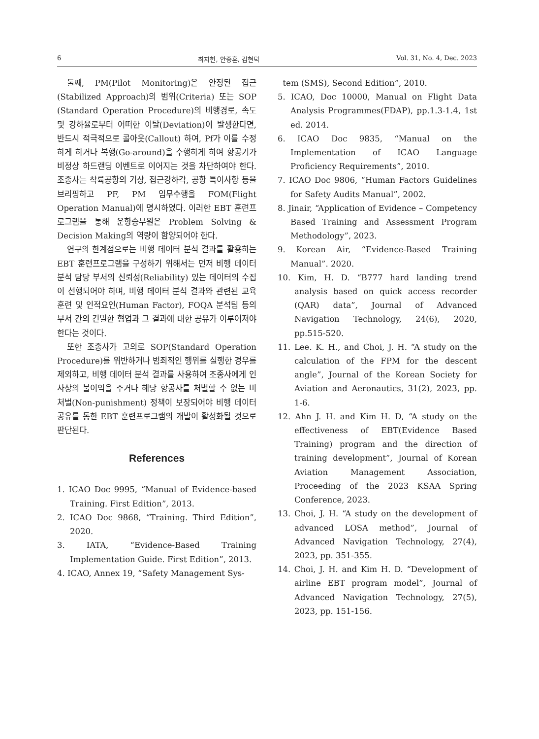6 최지헌, 안종훈, 김현덕 Vol. 31, No. 4, Dec. 2023
둘째, PM(Pilot Monitoring)은 안정된 접근(Stabilized Approach)의 범위(Criteria) 또는 SOP (Standard Operation Procedure)의 비행경로, 속도 및 강하율로부터 어떠한 이탈(Deviation)이 발생한다면, 반드시 적극적으로 콜아웃(Callout) 하여, Pf가 이를 수정하게 하거나 복행(Go-around)을 수행하게 하여 항공기가 비정상 하드랜딩 이벤트로 이어지는 것을 차단하여야 한다. 조종사는 착륙공항의 기상, 접근강하각, 공항 특이사항 등을 브리핑하고 PF, PM 임무수행을 FOM(Flight Operation Manual)에 명시하였다. 이러한 EBT 훈련프로그램을 통해 운항승무원은 Problem Solving & Decision Making의 역량이 함양되어야 한다.
연구의 한계점으로는 비행 데이터 분석 결과를 활용하는 EBT 훈련프로그램을 구성하기 위해서는 먼저 비행 데이터 분석 담당 부서의 신뢰성(Reliability) 있는 데이터의 수집이 선행되어야 하며, 비행 데이터 분석 결과와 관련된 교육훈련 및 인적요인(Human Factor), FOQA 분석팀 등의 부서 간의 긴밀한 협업과 그 결과에 대한 공유가 이루어져야 한다는 것이다.
또한 조종사가 고의로 SOP(Standard Operation Procedure)를 위반하거나 범죄적인 행위를 실행한 경우를 제외하고, 비행 데이터 분석 결과를 사용하여 조종사에게 인사상의 불이익을 주거나 해당 항공사를 처벌할 수 없는 비 처벌(Non-punishment) 정책이 보장되어야 비행 데이터 공유를 통한 EBT 훈련프로그램의 개발이 활성화될 것으로 판단된다.
References
1. ICAO Doc 9995, “Manual of Evidence-based Training. First Edition”, 2013.
2. ICAO Doc 9868, “Training. Third Edition”, 2020.
3. IATA, “Evidence-Based Training Implementation Guide. First Edition”, 2013.
4. ICAO, Annex 19, “Safety Management Sys-
tem (SMS), Second Edition”, 2010.
5. ICAO, Doc 10000, Manual on Flight Data Analysis Programmes(FDAP), pp.1.3-1.4, 1st ed. 2014.
6. ICAO Doc 9835, “Manual on the Implementation of ICAO Language Proficiency Requirements”, 2010.
7. ICAO Doc 9806, “Human Factors Guidelines for Safety Audits Manual”, 2002.
8. Jinair, “Application of Evidence – Competency Based Training and Assessment Program Methodology”, 2023.
9. Korean Air, “Evidence-Based Training Manual”. 2020.
10. Kim, H. D. “B777 hard landing trend analysis based on quick access recorder (QAR) data”, Journal of Advanced Navigation Technology, 24(6), 2020, pp.515-520.
11. Lee. K. H., and Choi, J. H. “A study on the calculation of the FPM for the descent angle”, Journal of the Korean Society for Aviation and Aeronautics, 31(2), 2023, pp. 1-6.
12. Ahn J. H. and Kim H. D, “A study on the effectiveness of EBT(Evidence Based Training) program and the direction of training development”, Journal of Korean Aviation Management Association, Proceeding of the 2023 KSAA Spring Conference, 2023.
13. Choi, J. H. “A study on the development of advanced LOSA method”, Journal of Advanced Navigation Technology, 27(4), 2023, pp. 351-355.
14. Choi, J. H. and Kim H. D. “Development of airline EBT program model”, Journal of Advanced Navigation Technology, 27(5), 2023, pp. 151-156.